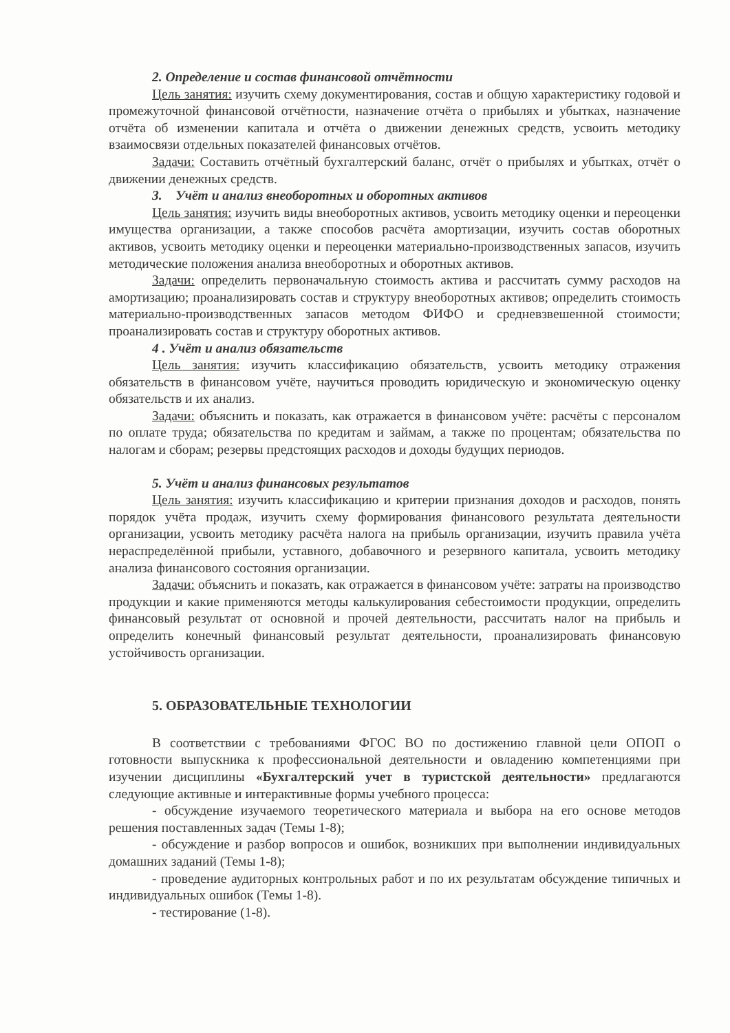2. Определение и состав финансовой отчётности
Цель занятия: изучить схему документирования, состав и общую характеристику годовой и промежуточной финансовой отчётности, назначение отчёта о прибылях и убытках, назначение отчёта об изменении капитала и отчёта о движении денежных средств, усвоить методику взаимосвязи отдельных показателей финансовых отчётов.
Задачи: Составить отчётный бухгалтерский баланс, отчёт о прибылях и убытках, отчёт о движении денежных средств.
3. Учёт и анализ внеоборотных и оборотных активов
Цель занятия: изучить виды внеоборотных активов, усвоить методику оценки и переоценки имущества организации, а также способов расчёта амортизации, изучить состав оборотных активов, усвоить методику оценки и переоценки материально-производственных запасов, изучить методические положения анализа внеоборотных и оборотных активов.
Задачи: определить первоначальную стоимость актива и рассчитать сумму расходов на амортизацию; проанализировать состав и структуру внеоборотных активов; определить стоимость материально-производственных запасов методом ФИФО и средневзвешенной стоимости; проанализировать состав и структуру оборотных активов.
4 . Учёт и анализ обязательств
Цель занятия: изучить классификацию обязательств, усвоить методику отражения обязательств в финансовом учёте, научиться проводить юридическую и экономическую оценку обязательств и их анализ.
Задачи: объяснить и показать, как отражается в финансовом учёте: расчёты с персоналом по оплате труда; обязательства по кредитам и займам, а также по процентам; обязательства по налогам и сборам; резервы предстоящих расходов и доходы будущих периодов.
5. Учёт и анализ финансовых результатов
Цель занятия: изучить классификацию и критерии признания доходов и расходов, понять порядок учёта продаж, изучить схему формирования финансового результата деятельности организации, усвоить методику расчёта налога на прибыль организации, изучить правила учёта нераспределённой прибыли, уставного, добавочного и резервного капитала, усвоить методику анализа финансового состояния организации.
Задачи: объяснить и показать, как отражается в финансовом учёте: затраты на производство продукции и какие применяются методы калькулирования себестоимости продукции, определить финансовый результат от основной и прочей деятельности, рассчитать налог на прибыль и определить конечный финансовый результат деятельности, проанализировать финансовую устойчивость организации.
5. ОБРАЗОВАТЕЛЬНЫЕ ТЕХНОЛОГИИ
В соответствии с требованиями ФГОС ВО по достижению главной цели ОПОП о готовности выпускника к профессиональной деятельности и овладению компетенциями при изучении дисциплины «Бухгалтерский учет в туристской деятельности» предлагаются следующие активные и интерактивные формы учебного процесса:
- обсуждение изучаемого теоретического материала и выбора на его основе методов решения поставленных задач (Темы 1-8);
- обсуждение и разбор вопросов и ошибок, возникших при выполнении индивидуальных домашних заданий (Темы 1-8);
- проведение аудиторных контрольных работ и по их результатам обсуждение типичных и индивидуальных ошибок (Темы 1-8).
- тестирование (1-8).